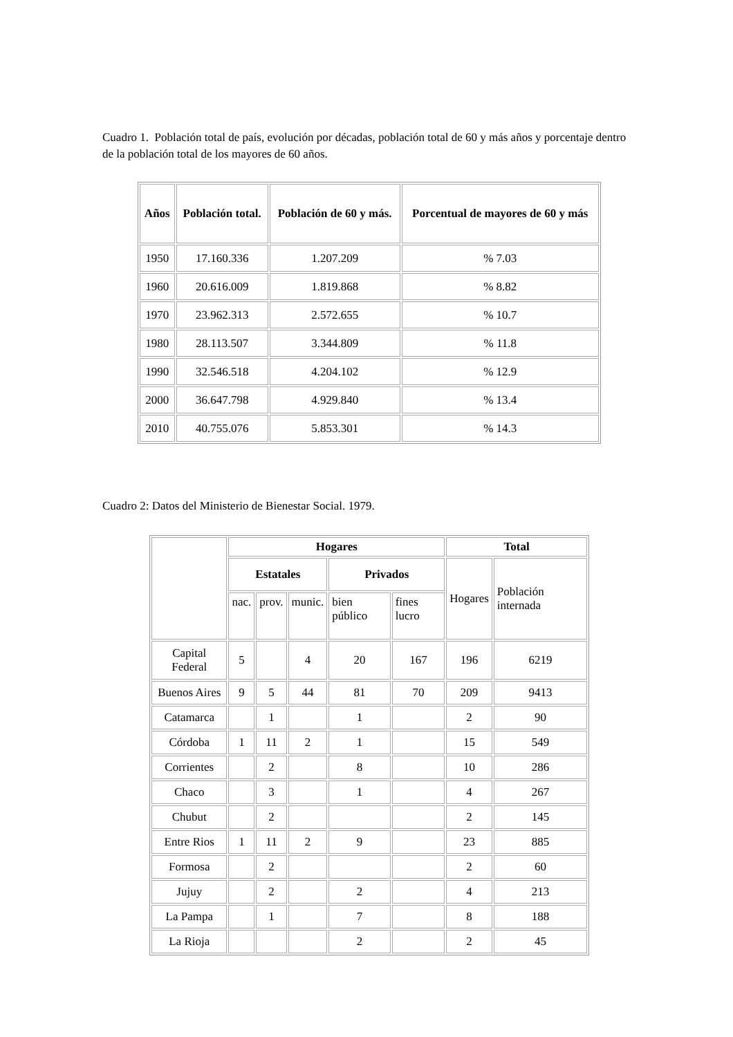Cuadro 1. Población total de país, evolución por décadas, población total de 60 y más años y porcentaje dentro de la población total de los mayores de 60 años.
| Años | Población total. | Población de 60 y más. | Porcentual de mayores de 60 y más |
| --- | --- | --- | --- |
| 1950 | 17.160.336 | 1.207.209 | % 7.03 |
| 1960 | 20.616.009 | 1.819.868 | % 8.82 |
| 1970 | 23.962.313 | 2.572.655 | % 10.7 |
| 1980 | 28.113.507 | 3.344.809 | % 11.8 |
| 1990 | 32.546.518 | 4.204.102 | % 12.9 |
| 2000 | 36.647.798 | 4.929.840 | % 13.4 |
| 2010 | 40.755.076 | 5.853.301 | % 14.3 |
Cuadro 2: Datos del Ministerio de Bienestar Social. 1979.
| | Hogares | | | | | Total | |
| | Estatales | | | Privados | | Hogares | Población internada |
| | nac. | prov. | munic. | bien público | fines lucro | | |
| Capital Federal | 5 | | 4 | 20 | 167 | 196 | 6219 |
| Buenos Aires | 9 | 5 | 44 | 81 | 70 | 209 | 9413 |
| Catamarca | | 1 | | 1 | | 2 | 90 |
| Córdoba | 1 | 11 | 2 | 1 | | 15 | 549 |
| Corrientes | | 2 | | 8 | | 10 | 286 |
| Chaco | | 3 | | 1 | | 4 | 267 |
| Chubut | | 2 | | | | 2 | 145 |
| Entre Rios | 1 | 11 | 2 | 9 | | 23 | 885 |
| Formosa | | 2 | | | | 2 | 60 |
| Jujuy | | 2 | | 2 | | 4 | 213 |
| La Pampa | | 1 | | 7 | | 8 | 188 |
| La Rioja | | | | 2 | | 2 | 45 |